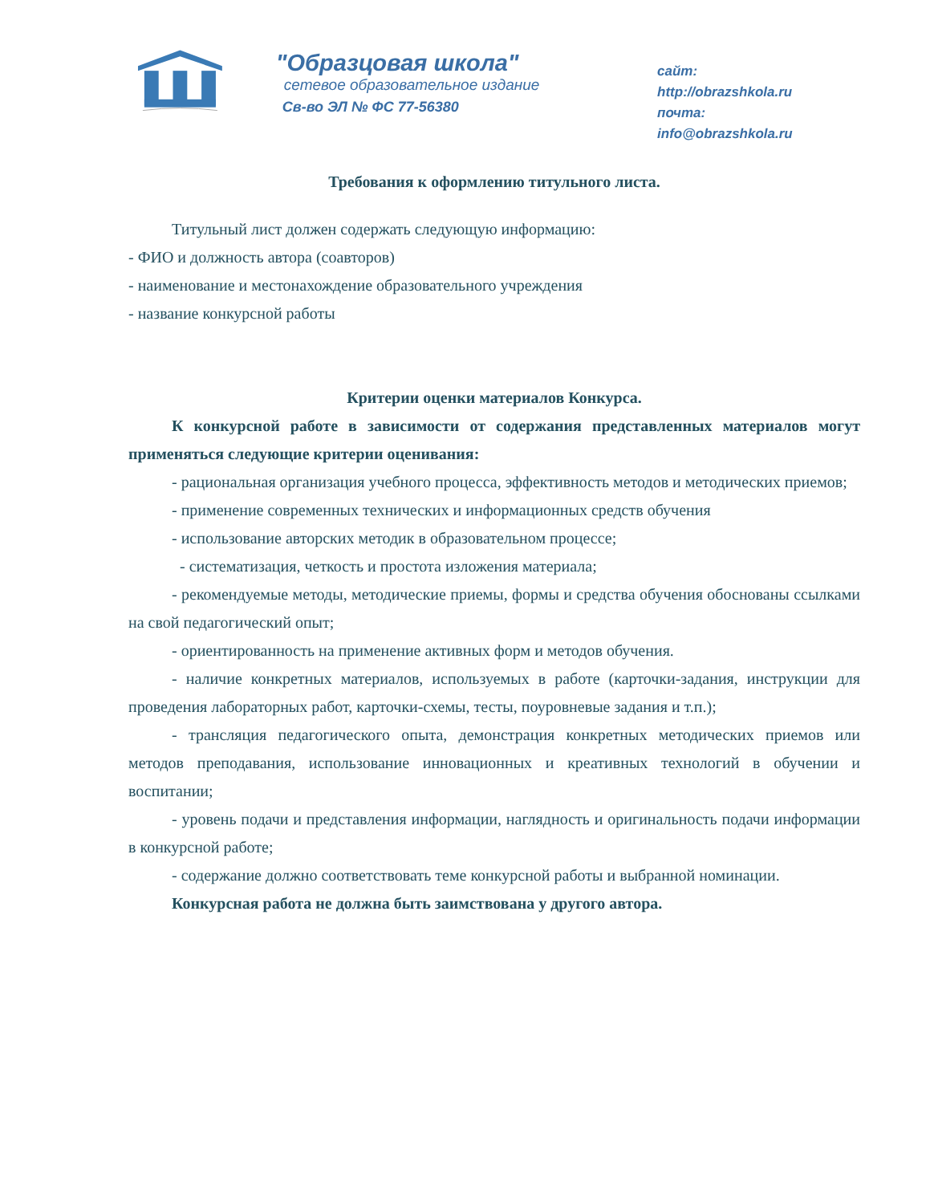"Образцовая школа"
сетевое образовательное издание
Св-во ЭЛ № ФС 77-56380
сайт: http://obrazshkola.ru
почта: info@obrazshkola.ru
Требования к оформлению титульного листа.
Титульный лист должен содержать следующую информацию:
- ФИО и должность автора (соавторов)
- наименование и местонахождение образовательного учреждения
- название конкурсной работы
Критерии оценки материалов Конкурса.
К конкурсной работе в зависимости от содержания представленных материалов могут применяться следующие критерии оценивания:
- рациональная организация учебного процесса, эффективность методов и методических приемов;
- применение современных технических и информационных средств обучения
- использование авторских методик в образовательном процессе;
- систематизация, четкость и простота изложения материала;
- рекомендуемые методы, методические приемы, формы и средства обучения обоснованы ссылками на свой педагогический опыт;
- ориентированность на применение активных форм и методов обучения.
- наличие конкретных материалов, используемых в работе (карточки-задания, инструкции для проведения лабораторных работ, карточки-схемы, тесты, поуровневые задания и т.п.);
- трансляция педагогического опыта, демонстрация конкретных методических приемов или методов преподавания, использование инновационных и креативных технологий в обучении и воспитании;
- уровень подачи и представления информации, наглядность и оригинальность подачи информации в конкурсной работе;
- содержание должно соответствовать теме конкурсной работы и выбранной номинации.
Конкурсная работа не должна быть заимствована у другого автора.